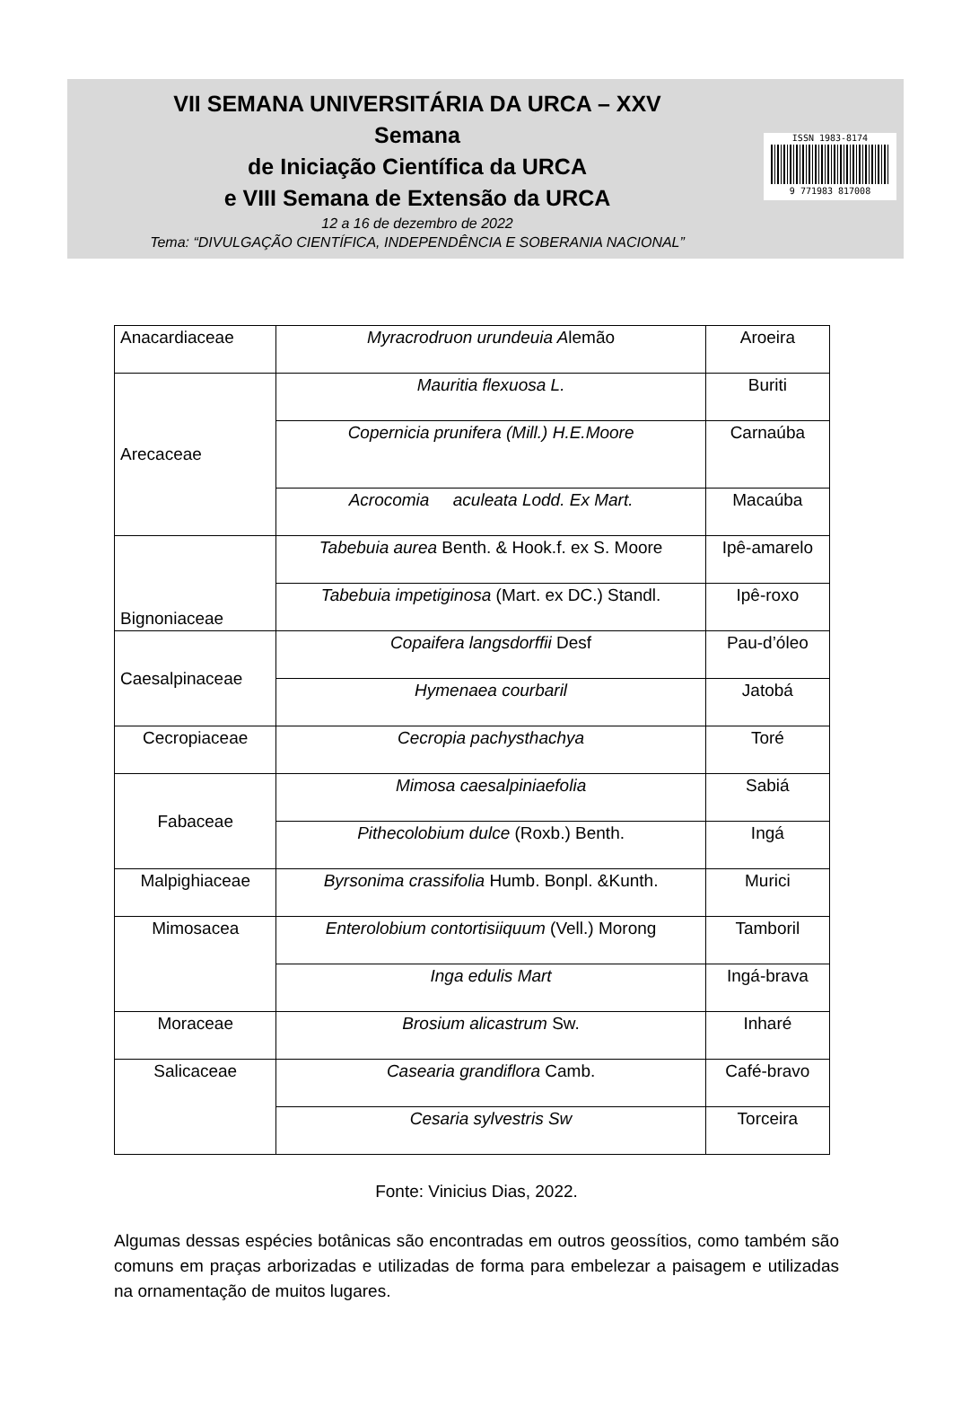VII SEMANA UNIVERSITÁRIA DA URCA – XXV
Semana
de Iniciação Científica da URCA
e VIII Semana de Extensão da URCA
12 a 16 de dezembro de 2022
Tema: “DIVULGAÇÃO CIENTÍFICA, INDEPENDÊNCIA E SOBERANIA NACIONAL”
ISSN 1983-8174
9 771983 817008
| Anacardiaceae | Myracrodruon urundeuia A lemão | Aroeira |
| Arecaceae | Mauritia flexuosa L. | Buriti |
| | Copernicia prunifera (Mill.) H.E.Moore | Carnaúba |
| | Acrocomia aculeata Lodd. Ex Mart. | Macaúba |
| Bignoniaceae | Tabebuia aurea Benth. & Hook.f. ex S. Moore | Ipê-amarelo |
| | Tabebuia impetiginosa (Mart. ex DC.) Standl. | Ipê-roxo |
| Caesalpinaceae | Copaifera langsdorffii Desf | Pau-d’óleo |
| | Hymenaea courbaril | Jatobá |
| Cecropiaceae | Cecropia pachysthachya | Toré |
| Fabaceae | Mimosa caesalpiniaefolia | Sabiá |
| | Pithecolobium dulce (Roxb.) Benth. | Ingá |
| Malpighiaceae | Byrsonima crassifolia Humb. Bonpl. &Kunth. | Murici |
| Mimosacea | Enterolobium contortisiiquum (Vell.) Morong | Tamboril |
| | Inga edulis Mart | Ingá-brava |
| Moraceae | Brosium alicastrum Sw. | Inharé |
| Salicaceae | Casearia grandiflora Camb. | Café-bravo |
| | Cesaria sylvestris Sw | Torceira |
Fonte: Vinicius Dias, 2022.
Algumas dessas espécies botânicas são encontradas em outros geossítios, como também são comuns em praças arborizadas e utilizadas de forma para embelezar a paisagem e utilizadas na ornamentação de muitos lugares.